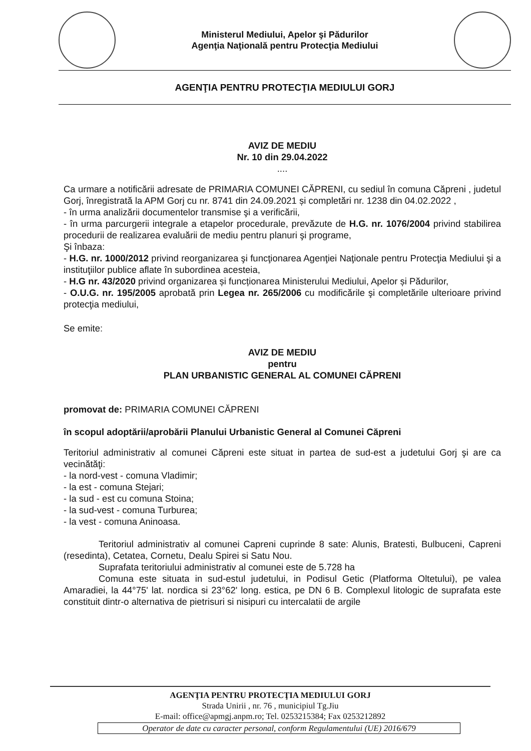Ministerul Mediului, Apelor şi Pădurilor
Agenţia Naţională pentru Protecţia Mediului
AGENŢIA PENTRU PROTECŢIA MEDIULUI GORJ
AVIZ DE MEDIU
Nr. 10 din 29.04.2022
....
Ca urmare a notificării adresate de PRIMARIA COMUNEI CĂPRENI, cu sediul în comuna Căpreni , judetul Gorj, înregistrată la APM Gorj cu nr. 8741 din 24.09.2021 și completări nr. 1238 din 04.02.2022 ,
- în urma analizării documentelor transmise şi a verificării,
- în urma parcurgerii integrale a etapelor procedurale, prevăzute de H.G. nr. 1076/2004 privind stabilirea procedurii de realizarea evaluării de mediu pentru planuri şi programe,
Şi înbaza:
- H.G. nr. 1000/2012 privind reorganizarea şi funcţionarea Agenţiei Naţionale pentru Protecţia Mediului şi a instituţiilor publice aflate în subordinea acesteia,
- H.G nr. 43/2020 privind organizarea și funcționarea Ministerului Mediului, Apelor și Pădurilor,
- O.U.G. nr. 195/2005 aprobată prin Legea nr. 265/2006 cu modificările şi completările ulterioare privind protecţia mediului,
Se emite:
AVIZ DE MEDIU
pentru
PLAN URBANISTIC GENERAL AL COMUNEI CĂPRENI
promovat de: PRIMARIA COMUNEI CĂPRENI
în scopul adoptării/aprobării Planului Urbanistic General al Comunei Căpreni
Teritoriul administrativ al comunei Căpreni este situat in partea de sud-est a judetului Gorj şi are ca vecinătăţi:
- la nord-vest - comuna Vladimir;
- la est - comuna Stejari;
- la sud - est cu comuna Stoina;
- la sud-vest - comuna Turburea;
- la vest - comuna Aninoasa.
Teritoriul administrativ al comunei Capreni cuprinde 8 sate: Alunis, Bratesti, Bulbuceni, Capreni (resedinta), Cetatea, Cornetu, Dealu Spirei si Satu Nou.
Suprafata teritoriului administrativ al comunei este de 5.728 ha
Comuna este situata in sud-estul judetului, in Podisul Getic (Platforma Oltetului), pe valea Amaradiei, la 44°75' lat. nordica si 23°62' long. estica, pe DN 6 B. Complexul litologic de suprafata este constituit dintr-o alternativa de pietrisuri si nisipuri cu intercalatii de argile
AGENŢIA PENTRU PROTECŢIA MEDIULUI GORJ
Strada Unirii , nr. 76 , municipiul Tg.Jiu
E-mail: office@apmgj.anpm.ro; Tel. 0253215384; Fax 0253212892
Operator de date cu caracter personal, conform Regulamentului (UE) 2016/679